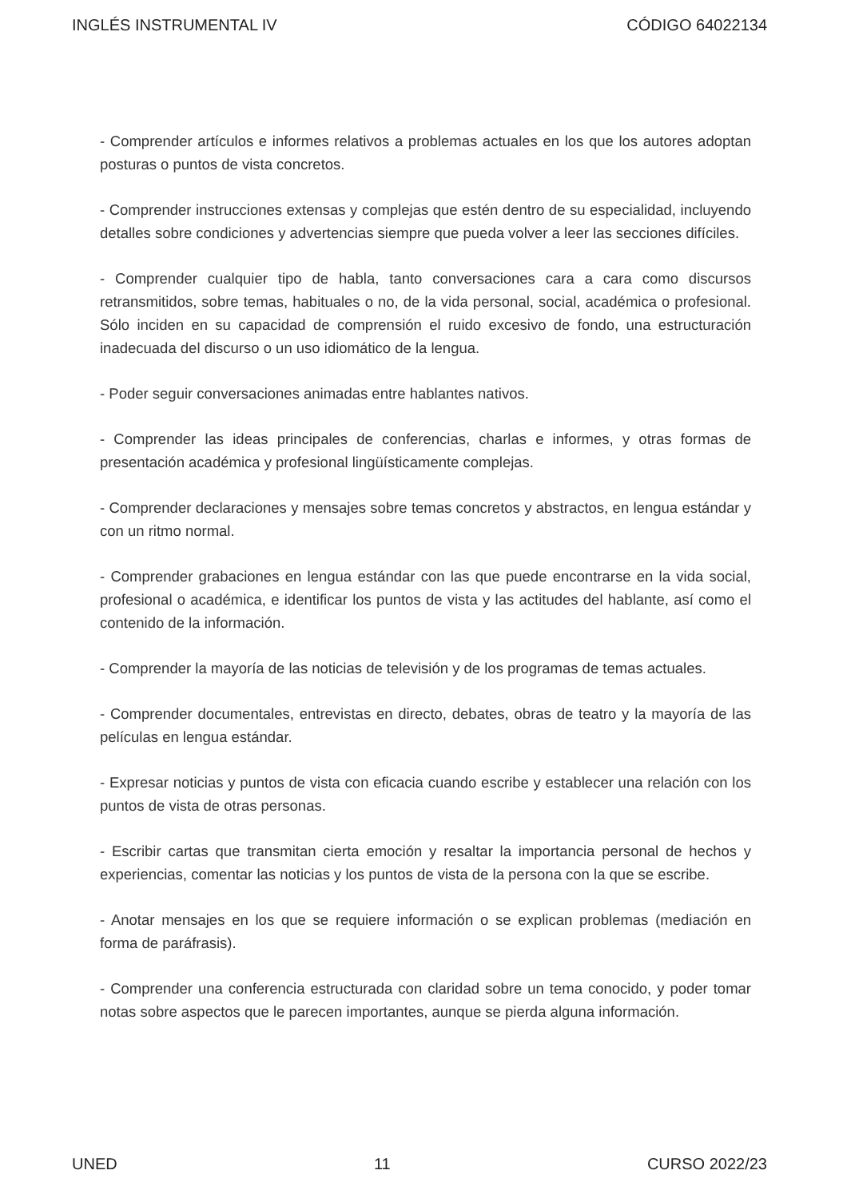INGLÉS INSTRUMENTAL IV CÓDIGO 64022134
- Comprender artículos e informes relativos a problemas actuales en los que los autores adoptan posturas o puntos de vista concretos.
- Comprender instrucciones extensas y complejas que estén dentro de su especialidad, incluyendo detalles sobre condiciones y advertencias siempre que pueda volver a leer las secciones difíciles.
- Comprender cualquier tipo de habla, tanto conversaciones cara a cara como discursos retransmitidos, sobre temas, habituales o no, de la vida personal, social, académica o profesional. Sólo inciden en su capacidad de comprensión el ruido excesivo de fondo, una estructuración inadecuada del discurso o un uso idiomático de la lengua.
- Poder seguir conversaciones animadas entre hablantes nativos.
- Comprender las ideas principales de conferencias, charlas e informes, y otras formas de presentación académica y profesional lingüísticamente complejas.
- Comprender declaraciones y mensajes sobre temas concretos y abstractos, en lengua estándar y con un ritmo normal.
- Comprender grabaciones en lengua estándar con las que puede encontrarse en la vida social, profesional o académica, e identificar los puntos de vista y las actitudes del hablante, así como el contenido de la información.
- Comprender la mayoría de las noticias de televisión y de los programas de temas actuales.
- Comprender documentales, entrevistas en directo, debates, obras de teatro y la mayoría de las películas en lengua estándar.
- Expresar noticias y puntos de vista con eficacia cuando escribe y establecer una relación con los puntos de vista de otras personas.
- Escribir cartas que transmitan cierta emoción y resaltar la importancia personal de hechos y experiencias, comentar las noticias y los puntos de vista de la persona con la que se escribe.
- Anotar mensajes en los que se requiere información o se explican problemas (mediación en forma de paráfrasis).
- Comprender una conferencia estructurada con claridad sobre un tema conocido, y poder tomar notas sobre aspectos que le parecen importantes, aunque se pierda alguna información.
UNED 11 CURSO 2022/23